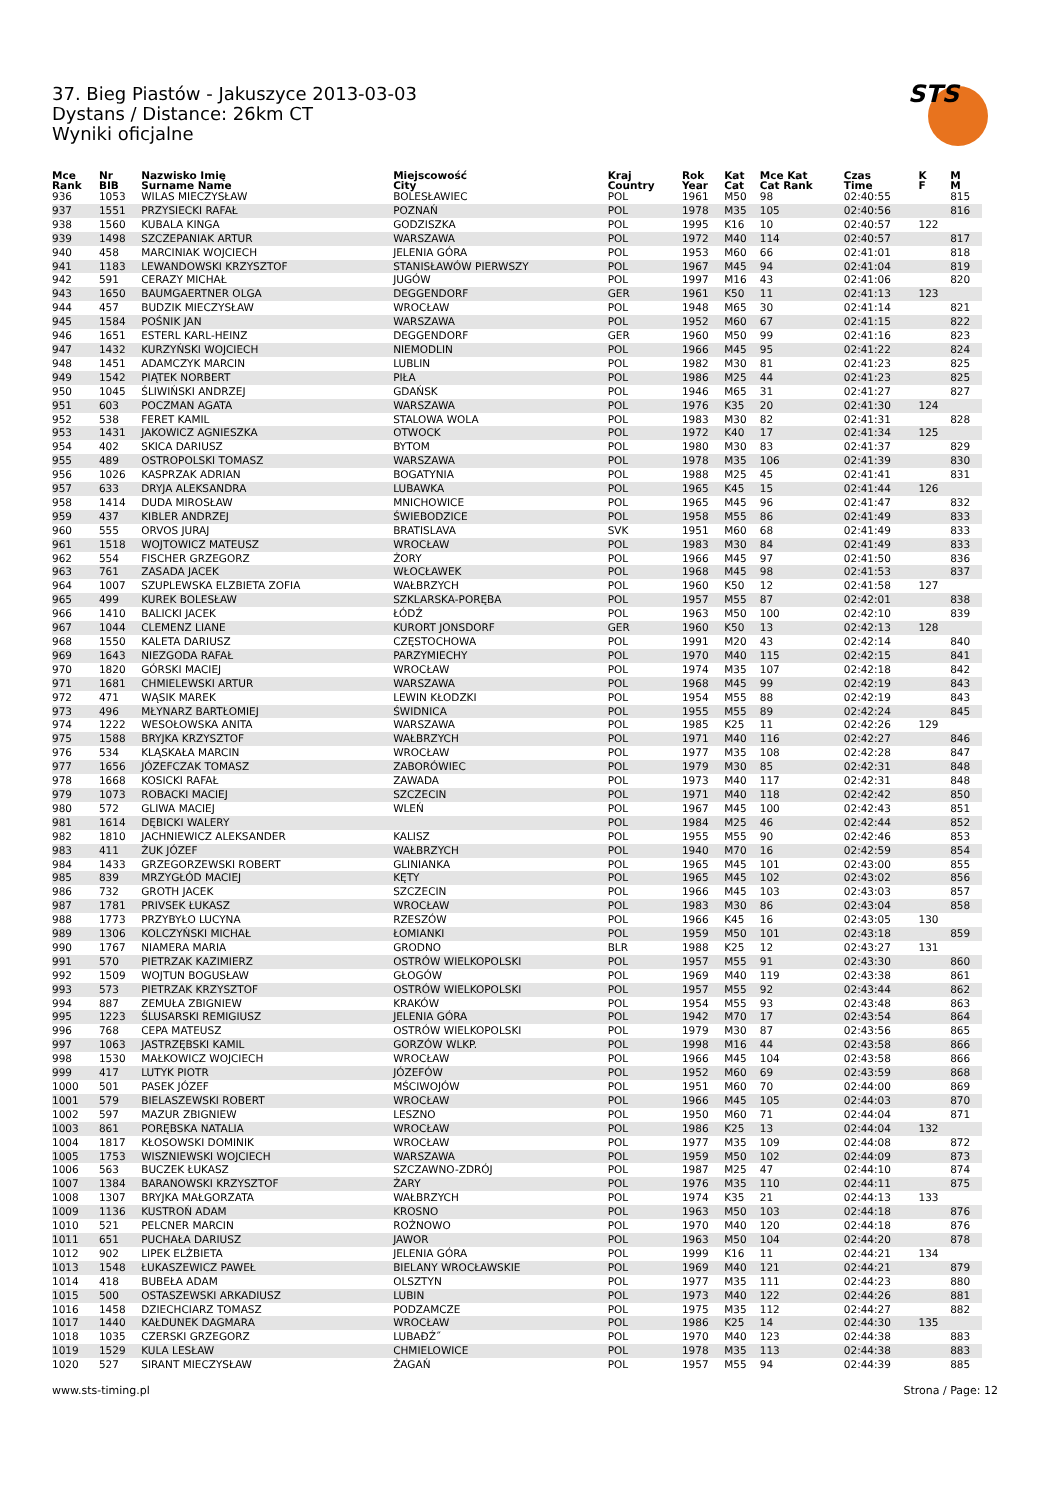37. Bieg Piastów - Jakuszyce 2013-03-03
Dystans / Distance: 26km CT
Wyniki oficjalne
STS
| Mce Rank | Nr BIB | Nazwisko Imię Surname Name | Miejscowość City | Kraj Country | Rok Year | Kat Cat | Mce Kat Cat Rank | Czas Time | K F | M M |
| --- | --- | --- | --- | --- | --- | --- | --- | --- | --- | --- |
| 936 | 1053 | WILAS MIECZYSŁAW | BOLESŁAWIEC | POL | 1961 | M50 | 98 | 02:40:55 | | 815 |
| 937 | 1551 | PRZYSIECKI RAFAŁ | POZNAŃ | POL | 1978 | M35 | 105 | 02:40:56 | | 816 |
| 938 | 1560 | KUBALA KINGA | GODZISZKA | POL | 1995 | K16 | 10 | 02:40:57 | 122 | |
| 939 | 1498 | SZCZEPANIAK ARTUR | WARSZAWA | POL | 1972 | M40 | 114 | 02:40:57 | | 817 |
| 940 | 458 | MARCINIAK WOJCIECH | JELENIA GÓRA | POL | 1953 | M60 | 66 | 02:41:01 | | 818 |
| 941 | 1183 | LEWANDOWSKI KRZYSZTOF | STANISŁAWÓW PIERWSZY | POL | 1967 | M45 | 94 | 02:41:04 | | 819 |
| 942 | 591 | CERAZY MICHAŁ | JUGÓW | POL | 1997 | M16 | 43 | 02:41:06 | | 820 |
| 943 | 1650 | BAUMGAERTNER OLGA | DEGGENDORF | GER | 1961 | K50 | 11 | 02:41:13 | 123 | |
| 944 | 457 | BUDZIK MIECZYSŁAW | WROCŁAW | POL | 1948 | M65 | 30 | 02:41:14 | | 821 |
| 945 | 1584 | POŚNIK JAN | WARSZAWA | POL | 1952 | M60 | 67 | 02:41:15 | | 822 |
| 946 | 1651 | ESTERL KARL-HEINZ | DEGGENDORF | GER | 1960 | M50 | 99 | 02:41:16 | | 823 |
| 947 | 1432 | KURZYŃSKI WOJCIECH | NIEMODLIN | POL | 1966 | M45 | 95 | 02:41:22 | | 824 |
| 948 | 1451 | ADAMCZYK MARCIN | LUBLIN | POL | 1982 | M30 | 81 | 02:41:23 | | 825 |
| 949 | 1542 | PIĄTEK NORBERT | PIŁA | POL | 1986 | M25 | 44 | 02:41:23 | | 825 |
| 950 | 1045 | ŚLIWIŃSKI ANDRZEJ | GDAŃSK | POL | 1946 | M65 | 31 | 02:41:27 | | 827 |
| 951 | 603 | POCZMAN AGATA | WARSZAWA | POL | 1976 | K35 | 20 | 02:41:30 | 124 | |
| 952 | 538 | FERET KAMIL | STALOWA WOLA | POL | 1983 | M30 | 82 | 02:41:31 | | 828 |
| 953 | 1431 | JAKOWICZ AGNIESZKA | OTWOCK | POL | 1972 | K40 | 17 | 02:41:34 | 125 | |
| 954 | 402 | SKICA DARIUSZ | BYTOM | POL | 1980 | M30 | 83 | 02:41:37 | | 829 |
| 955 | 489 | OSTROPOLSKI TOMASZ | WARSZAWA | POL | 1978 | M35 | 106 | 02:41:39 | | 830 |
| 956 | 1026 | KASPRZAK ADRIAN | BOGATYNIA | POL | 1988 | M25 | 45 | 02:41:41 | | 831 |
| 957 | 633 | DRYJA ALEKSANDRA | LUBAWKA | POL | 1965 | K45 | 15 | 02:41:44 | 126 | |
| 958 | 1414 | DUDA MIROSŁAW | MNICHOWICE | POL | 1965 | M45 | 96 | 02:41:47 | | 832 |
| 959 | 437 | KIBLER ANDRZEJ | ŚWIEBODZICE | POL | 1958 | M55 | 86 | 02:41:49 | | 833 |
| 960 | 555 | ORVOS JURAJ | BRATISLAVA | SVK | 1951 | M60 | 68 | 02:41:49 | | 833 |
| 961 | 1518 | WOJTOWICZ MATEUSZ | WROCŁAW | POL | 1983 | M30 | 84 | 02:41:49 | | 833 |
| 962 | 554 | FISCHER GRZEGORZ | ŻORY | POL | 1966 | M45 | 97 | 02:41:50 | | 836 |
| 963 | 761 | ZASADA JACEK | WŁOCŁAWEK | POL | 1968 | M45 | 98 | 02:41:53 | | 837 |
| 964 | 1007 | SZUPLEWSKA ELZBIETA ZOFIA | WAŁBRZYCH | POL | 1960 | K50 | 12 | 02:41:58 | 127 | |
| 965 | 499 | KUREK BOLESŁAW | SZKLARSKA-PORĘBA | POL | 1957 | M55 | 87 | 02:42:01 | | 838 |
| 966 | 1410 | BALICKI JACEK | ŁÓDŹ | POL | 1963 | M50 | 100 | 02:42:10 | | 839 |
| 967 | 1044 | CLEMENZ LIANE | KURORT JONSDORF | GER | 1960 | K50 | 13 | 02:42:13 | 128 | |
| 968 | 1550 | KALETA DARIUSZ | CZĘSTOCHOWA | POL | 1991 | M20 | 43 | 02:42:14 | | 840 |
| 969 | 1643 | NIEZGODA RAFAŁ | PARZYMIECHY | POL | 1970 | M40 | 115 | 02:42:15 | | 841 |
| 970 | 1820 | GÓRSKI MACIEJ | WROCŁAW | POL | 1974 | M35 | 107 | 02:42:18 | | 842 |
| 971 | 1681 | CHMIELEWSKI ARTUR | WARSZAWA | POL | 1968 | M45 | 99 | 02:42:19 | | 843 |
| 972 | 471 | WĄSIK MAREK | LEWIN KŁODZKI | POL | 1954 | M55 | 88 | 02:42:19 | | 843 |
| 973 | 496 | MŁYNARZ BARTŁOMIEJ | ŚWIDNICA | POL | 1955 | M55 | 89 | 02:42:24 | | 845 |
| 974 | 1222 | WESOŁOWSKA ANITA | WARSZAWA | POL | 1985 | K25 | 11 | 02:42:26 | 129 | |
| 975 | 1588 | BRYJKA KRZYSZTOF | WAŁBRZYCH | POL | 1971 | M40 | 116 | 02:42:27 | | 846 |
| 976 | 534 | KLĄSKAŁA MARCIN | WROCŁAW | POL | 1977 | M35 | 108 | 02:42:28 | | 847 |
| 977 | 1656 | JÓZEFCZAK TOMASZ | ZABORÓWIEC | POL | 1979 | M30 | 85 | 02:42:31 | | 848 |
| 978 | 1668 | KOSICKI RAFAŁ | ZAWADA | POL | 1973 | M40 | 117 | 02:42:31 | | 848 |
| 979 | 1073 | ROBACKI MACIEJ | SZCZECIN | POL | 1971 | M40 | 118 | 02:42:42 | | 850 |
| 980 | 572 | GLIWA MACIEJ | WLEŃ | POL | 1967 | M45 | 100 | 02:42:43 | | 851 |
| 981 | 1614 | DĘBICKI WALERY | | POL | 1984 | M25 | 46 | 02:42:44 | | 852 |
| 982 | 1810 | JACHNIEWICZ ALEKSANDER | KALISZ | POL | 1955 | M55 | 90 | 02:42:46 | | 853 |
| 983 | 411 | ŻUK JÓZEF | WAŁBRZYCH | POL | 1940 | M70 | 16 | 02:42:59 | | 854 |
| 984 | 1433 | GRZEGORZEWSKI ROBERT | GLINIANKA | POL | 1965 | M45 | 101 | 02:43:00 | | 855 |
| 985 | 839 | MRZYGŁÓD MACIEJ | KĘTY | POL | 1965 | M45 | 102 | 02:43:02 | | 856 |
| 986 | 732 | GROTH JACEK | SZCZECIN | POL | 1966 | M45 | 103 | 02:43:03 | | 857 |
| 987 | 1781 | PRIVSEK ŁUKASZ | WROCŁAW | POL | 1983 | M30 | 86 | 02:43:04 | | 858 |
| 988 | 1773 | PRZYBYŁO LUCYNA | RZESZÓW | POL | 1966 | K45 | 16 | 02:43:05 | 130 | |
| 989 | 1306 | KOLCZYŃSKI MICHAŁ | ŁOMIANKI | POL | 1959 | M50 | 101 | 02:43:18 | | 859 |
| 990 | 1767 | NIAMERA MARIA | GRODNO | BLR | 1988 | K25 | 12 | 02:43:27 | 131 | |
| 991 | 570 | PIETRZAK KAZIMIERZ | OSTRÓW WIELKOPOLSKI | POL | 1957 | M55 | 91 | 02:43:30 | | 860 |
| 992 | 1509 | WOJTUN BOGUSŁAW | GŁOGÓW | POL | 1969 | M40 | 119 | 02:43:38 | | 861 |
| 993 | 573 | PIETRZAK KRZYSZTOF | OSTRÓW WIELKOPOLSKI | POL | 1957 | M55 | 92 | 02:43:44 | | 862 |
| 994 | 887 | ZEMUŁA ZBIGNIEW | KRAKÓW | POL | 1954 | M55 | 93 | 02:43:48 | | 863 |
| 995 | 1223 | ŚLUSARSKI REMIGIUSZ | JELENIA GÓRA | POL | 1942 | M70 | 17 | 02:43:54 | | 864 |
| 996 | 768 | CEPA MATEUSZ | OSTRÓW WIELKOPOLSKI | POL | 1979 | M30 | 87 | 02:43:56 | | 865 |
| 997 | 1063 | JASTRZĘBSKI KAMIL | GORZÓW WLKP. | POL | 1998 | M16 | 44 | 02:43:58 | | 866 |
| 998 | 1530 | MAŁKOWICZ WOJCIECH | WROCŁAW | POL | 1966 | M45 | 104 | 02:43:58 | | 866 |
| 999 | 417 | LUTYK PIOTR | JÓZEFÓW | POL | 1952 | M60 | 69 | 02:43:59 | | 868 |
| 1000 | 501 | PASEK JÓZEF | MŚCIWOJÓW | POL | 1951 | M60 | 70 | 02:44:00 | | 869 |
| 1001 | 579 | BIELASZEWSKI ROBERT | WROCŁAW | POL | 1966 | M45 | 105 | 02:44:03 | | 870 |
| 1002 | 597 | MAZUR ZBIGNIEW | LESZNO | POL | 1950 | M60 | 71 | 02:44:04 | | 871 |
| 1003 | 861 | PORĘBSKA NATALIA | WROCŁAW | POL | 1986 | K25 | 13 | 02:44:04 | 132 | |
| 1004 | 1817 | KŁOSOWSKI DOMINIK | WROCŁAW | POL | 1977 | M35 | 109 | 02:44:08 | | 872 |
| 1005 | 1753 | WISZNIEWSKI WOJCIECH | WARSZAWA | POL | 1959 | M50 | 102 | 02:44:09 | | 873 |
| 1006 | 563 | BUCZEK ŁUKASZ | SZCZAWNO-ZDRÓJ | POL | 1987 | M25 | 47 | 02:44:10 | | 874 |
| 1007 | 1384 | BARANOWSKI KRZYSZTOF | ŻARY | POL | 1976 | M35 | 110 | 02:44:11 | | 875 |
| 1008 | 1307 | BRYJKA MAŁGORZATA | WAŁBRZYCH | POL | 1974 | K35 | 21 | 02:44:13 | 133 | |
| 1009 | 1136 | KUSTROŃ ADAM | KROSNO | POL | 1963 | M50 | 103 | 02:44:18 | | 876 |
| 1010 | 521 | PELCNER MARCIN | ROŻNOWO | POL | 1970 | M40 | 120 | 02:44:18 | | 876 |
| 1011 | 651 | PUCHAŁA DARIUSZ | JAWOR | POL | 1963 | M50 | 104 | 02:44:20 | | 878 |
| 1012 | 902 | LIPEK ELŻBIETA | JELENIA GÓRA | POL | 1999 | K16 | 11 | 02:44:21 | 134 | |
| 1013 | 1548 | ŁUKASZEWICZ PAWEŁ | BIELANY WROCŁAWSKIE | POL | 1969 | M40 | 121 | 02:44:21 | | 879 |
| 1014 | 418 | BUBEŁA ADAM | OLSZTYN | POL | 1977 | M35 | 111 | 02:44:23 | | 880 |
| 1015 | 500 | OSTASZEWSKI ARKADIUSZ | LUBIN | POL | 1973 | M40 | 122 | 02:44:26 | | 881 |
| 1016 | 1458 | DZIECHCIARZ TOMASZ | PODZAMCZE | POL | 1975 | M35 | 112 | 02:44:27 | | 882 |
| 1017 | 1440 | KAŁDUNEK DAGMARA | WROCŁAW | POL | 1986 | K25 | 14 | 02:44:30 | 135 | |
| 1018 | 1035 | CZERSKI GRZEGORZ | LUBAĐŹ˝ | POL | 1970 | M40 | 123 | 02:44:38 | | 883 |
| 1019 | 1529 | KULA LESŁAW | CHMIELOWICE | POL | 1978 | M35 | 113 | 02:44:38 | | 883 |
| 1020 | 527 | SIRANT MIECZYSŁAW | ŻAGAŃ | POL | 1957 | M55 | 94 | 02:44:39 | | 885 |
www.sts-timing.pl Strona / Page: 12